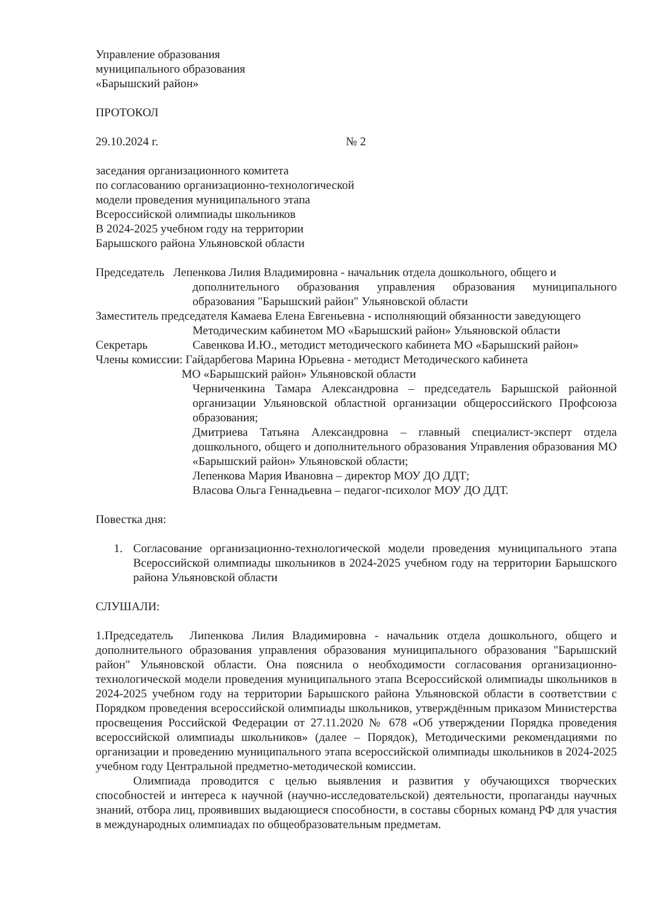Управление образования
муниципального образования
«Барышский район»
ПРОТОКОЛ
29.10.2024 г. № 2
заседания организационного комитета
по согласованию организационно-технологической
модели проведения муниципального этапа
Всероссийской олимпиады школьников
В 2024-2025 учебном году на территории
Барышского района Ульяновской области
Председатель Лепенкова Лилия Владимировна - начальник отдела дошкольного, общего и
дополнительного образования управления образования муниципального образования "Барышский район" Ульяновской области
Заместитель председателя Камаева Елена Евгеньевна - исполняющий обязанности заведующего
Методическим кабинетом МО «Барышский район» Ульяновской области
Секретарь Савенкова И.Ю., методист методического кабинета МО «Барышский район»
Члены комиссии: Гайдарбегова Марина Юрьевна - методист Методического кабинета
МО «Барышский район» Ульяновской области
Черниченкина Тамара Александровна – председатель Барышской районной организации Ульяновской областной организации общероссийского Профсоюза образования;
Дмитриева Татьяна Александровна – главный специалист-эксперт отдела дошкольного, общего и дополнительного образования Управления образования МО «Барышский район» Ульяновской области;
Лепенкова Мария Ивановна – директор МОУ ДО ДДТ;
Власова Ольга Геннадьевна – педагог-психолог МОУ ДО ДДТ.
Повестка дня:
1. Согласование организационно-технологической модели проведения муниципального этапа Всероссийской олимпиады школьников в 2024-2025 учебном году на территории Барышского района Ульяновской области
СЛУШАЛИ:
1.Председатель Липенкова Лилия Владимировна - начальник отдела дошкольного, общего и дополнительного образования управления образования муниципального образования "Барышский район" Ульяновской области. Она пояснила о необходимости согласования организационно-технологической модели проведения муниципального этапа Всероссийской олимпиады школьников в 2024-2025 учебном году на территории Барышского района Ульяновской области в соответствии с Порядком проведения всероссийской олимпиады школьников, утверждённым приказом Министерства просвещения Российской Федерации от 27.11.2020 № 678 «Об утверждении Порядка проведения всероссийской олимпиады школьников» (далее – Порядок), Методическими рекомендациями по организации и проведению муниципального этапа всероссийской олимпиады школьников в 2024-2025 учебном году Центральной предметно-методической комиссии.
Олимпиада проводится с целью выявления и развития у обучающихся творческих способностей и интереса к научной (научно-исследовательской) деятельности, пропаганды научных знаний, отбора лиц, проявивших выдающиеся способности, в составы сборных команд РФ для участия в международных олимпиадах по общеобразовательным предметам.